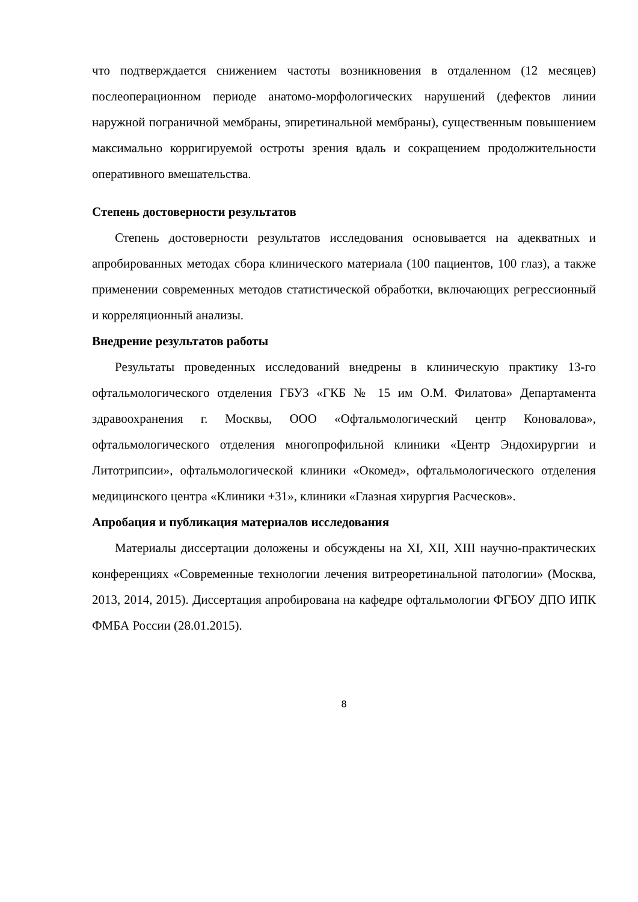что подтверждается снижением частоты возникновения в отдаленном (12 месяцев) послеоперационном периоде анатомо-морфологических нарушений (дефектов линии наружной пограничной мембраны, эпиретинальной мембраны), существенным повышением максимально корригируемой остроты зрения вдаль и сокращением продолжительности оперативного вмешательства.
Степень достоверности результатов
Степень достоверности результатов исследования основывается на адекватных и апробированных методах сбора клинического материала (100 пациентов, 100 глаз), а также применении современных методов статистической обработки, включающих регрессионный и корреляционный анализы.
Внедрение результатов работы
Результаты проведенных исследований внедрены в клиническую практику 13-го офтальмологического отделения ГБУЗ «ГКБ № 15 им О.М. Филатова» Департамента здравоохранения г. Москвы, ООО «Офтальмологический центр Коновалова», офтальмологического отделения многопрофильной клиники «Центр Эндохирургии и Литотрипсии», офтальмологической клиники «Окомед», офтальмологического отделения медицинского центра «Клиники +31», клиники «Глазная хирургия Расческов».
Апробация и публикация материалов исследования
Материалы диссертации доложены и обсуждены на XI, XII, XIII научно-практических конференциях «Современные технологии лечения витреоретинальной патологии» (Москва, 2013, 2014, 2015). Диссертация апробирована на кафедре офтальмологии ФГБОУ ДПО ИПК ФМБА России (28.01.2015).
8